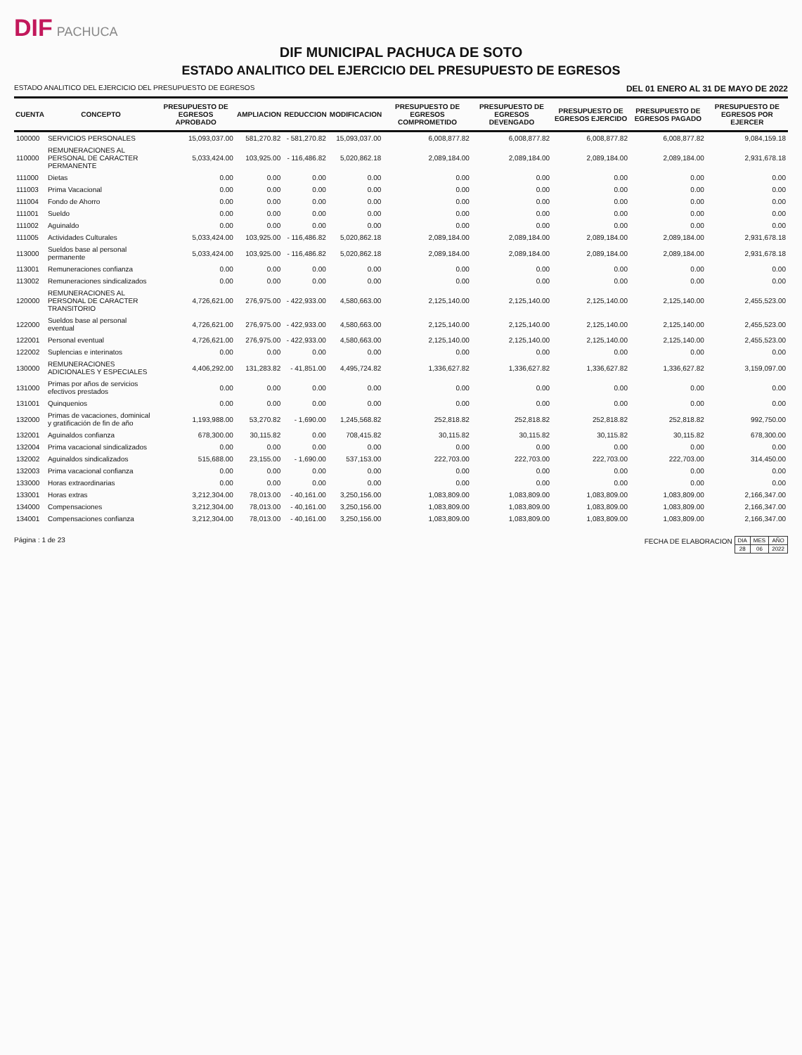DIF PACHUCA
DIF MUNICIPAL PACHUCA DE SOTO
ESTADO ANALITICO DEL EJERCICIO DEL PRESUPUESTO DE EGRESOS
ESTADO ANALITICO DEL EJERCICIO DEL PRESUPUESTO DE EGRESOS DEL 01 ENERO AL 31 DE MAYO DE 2022
| CUENTA | CONCEPTO | PRESUPUESTO DE EGRESOS APROBADO | AMPLIACION | REDUCCION | MODIFICACION | PRESUPUESTO DE EGRESOS COMPROMETIDO | PRESUPUESTO DE EGRESOS DEVENGADO | PRESUPUESTO DE EGRESOS EJERCIDO | PRESUPUESTO DE EGRESOS PAGADO | PRESUPUESTO DE EGRESOS POR EJERCER |
| --- | --- | --- | --- | --- | --- | --- | --- | --- | --- | --- |
| 100000 | SERVICIOS PERSONALES | 15,093,037.00 | 581,270.82 | - 581,270.82 | 15,093,037.00 | 6,008,877.82 | 6,008,877.82 | 6,008,877.82 | 6,008,877.82 | 9,084,159.18 |
| 110000 | REMUNERACIONES AL PERSONAL DE CARACTER PERMANENTE | 5,033,424.00 | 103,925.00 | - 116,486.82 | 5,020,862.18 | 2,089,184.00 | 2,089,184.00 | 2,089,184.00 | 2,089,184.00 | 2,931,678.18 |
| 111000 | Dietas | 0.00 | 0.00 | 0.00 | 0.00 | 0.00 | 0.00 | 0.00 | 0.00 | 0.00 |
| 111003 | Prima Vacacional | 0.00 | 0.00 | 0.00 | 0.00 | 0.00 | 0.00 | 0.00 | 0.00 | 0.00 |
| 111004 | Fondo de Ahorro | 0.00 | 0.00 | 0.00 | 0.00 | 0.00 | 0.00 | 0.00 | 0.00 | 0.00 |
| 111001 | Sueldo | 0.00 | 0.00 | 0.00 | 0.00 | 0.00 | 0.00 | 0.00 | 0.00 | 0.00 |
| 111002 | Aguinaldo | 0.00 | 0.00 | 0.00 | 0.00 | 0.00 | 0.00 | 0.00 | 0.00 | 0.00 |
| 111005 | Actividades Culturales | 5,033,424.00 | 103,925.00 | - 116,486.82 | 5,020,862.18 | 2,089,184.00 | 2,089,184.00 | 2,089,184.00 | 2,089,184.00 | 2,931,678.18 |
| 113000 | Sueldos base al personal permanente | 5,033,424.00 | 103,925.00 | - 116,486.82 | 5,020,862.18 | 2,089,184.00 | 2,089,184.00 | 2,089,184.00 | 2,089,184.00 | 2,931,678.18 |
| 113001 | Remuneraciones confianza | 0.00 | 0.00 | 0.00 | 0.00 | 0.00 | 0.00 | 0.00 | 0.00 | 0.00 |
| 113002 | Remuneraciones sindicalizados | 0.00 | 0.00 | 0.00 | 0.00 | 0.00 | 0.00 | 0.00 | 0.00 | 0.00 |
| 120000 | REMUNERACIONES AL PERSONAL DE CARACTER TRANSITORIO | 4,726,621.00 | 276,975.00 | - 422,933.00 | 4,580,663.00 | 2,125,140.00 | 2,125,140.00 | 2,125,140.00 | 2,125,140.00 | 2,455,523.00 |
| 122000 | Sueldos base al personal eventual | 4,726,621.00 | 276,975.00 | - 422,933.00 | 4,580,663.00 | 2,125,140.00 | 2,125,140.00 | 2,125,140.00 | 2,125,140.00 | 2,455,523.00 |
| 122001 | Personal eventual | 4,726,621.00 | 276,975.00 | - 422,933.00 | 4,580,663.00 | 2,125,140.00 | 2,125,140.00 | 2,125,140.00 | 2,125,140.00 | 2,455,523.00 |
| 122002 | Suplencias e interinatos | 0.00 | 0.00 | 0.00 | 0.00 | 0.00 | 0.00 | 0.00 | 0.00 | 0.00 |
| 130000 | REMUNERACIONES ADICIONALES Y ESPECIALES | 4,406,292.00 | 131,283.82 | - 41,851.00 | 4,495,724.82 | 1,336,627.82 | 1,336,627.82 | 1,336,627.82 | 1,336,627.82 | 3,159,097.00 |
| 131000 | Primas por años de servicios efectivos prestados | 0.00 | 0.00 | 0.00 | 0.00 | 0.00 | 0.00 | 0.00 | 0.00 | 0.00 |
| 131001 | Quinquenios | 0.00 | 0.00 | 0.00 | 0.00 | 0.00 | 0.00 | 0.00 | 0.00 | 0.00 |
| 132000 | Primas de vacaciones, dominical y gratificación de fin de año | 1,193,988.00 | 53,270.82 | - 1,690.00 | 1,245,568.82 | 252,818.82 | 252,818.82 | 252,818.82 | 252,818.82 | 992,750.00 |
| 132001 | Aguinaldos confianza | 678,300.00 | 30,115.82 | 0.00 | 708,415.82 | 30,115.82 | 30,115.82 | 30,115.82 | 30,115.82 | 678,300.00 |
| 132004 | Prima vacacional sindicalizados | 0.00 | 0.00 | 0.00 | 0.00 | 0.00 | 0.00 | 0.00 | 0.00 | 0.00 |
| 132002 | Aguinaldos sindicalizados | 515,688.00 | 23,155.00 | - 1,690.00 | 537,153.00 | 222,703.00 | 222,703.00 | 222,703.00 | 222,703.00 | 314,450.00 |
| 132003 | Prima vacacional confianza | 0.00 | 0.00 | 0.00 | 0.00 | 0.00 | 0.00 | 0.00 | 0.00 | 0.00 |
| 133000 | Horas extraordinarias | 0.00 | 0.00 | 0.00 | 0.00 | 0.00 | 0.00 | 0.00 | 0.00 | 0.00 |
| 133001 | Horas extras | 3,212,304.00 | 78,013.00 | - 40,161.00 | 3,250,156.00 | 1,083,809.00 | 1,083,809.00 | 1,083,809.00 | 1,083,809.00 | 2,166,347.00 |
| 134000 | Compensaciones | 3,212,304.00 | 78,013.00 | - 40,161.00 | 3,250,156.00 | 1,083,809.00 | 1,083,809.00 | 1,083,809.00 | 1,083,809.00 | 2,166,347.00 |
| 134001 | Compensaciones confianza | 3,212,304.00 | 78,013.00 | - 40,161.00 | 3,250,156.00 | 1,083,809.00 | 1,083,809.00 | 1,083,809.00 | 1,083,809.00 | 2,166,347.00 |
Página : 1 de 23 FECHA DE ELABORACION
| DIA | MES | AÑO |
| 28 | 06 | 2022 |